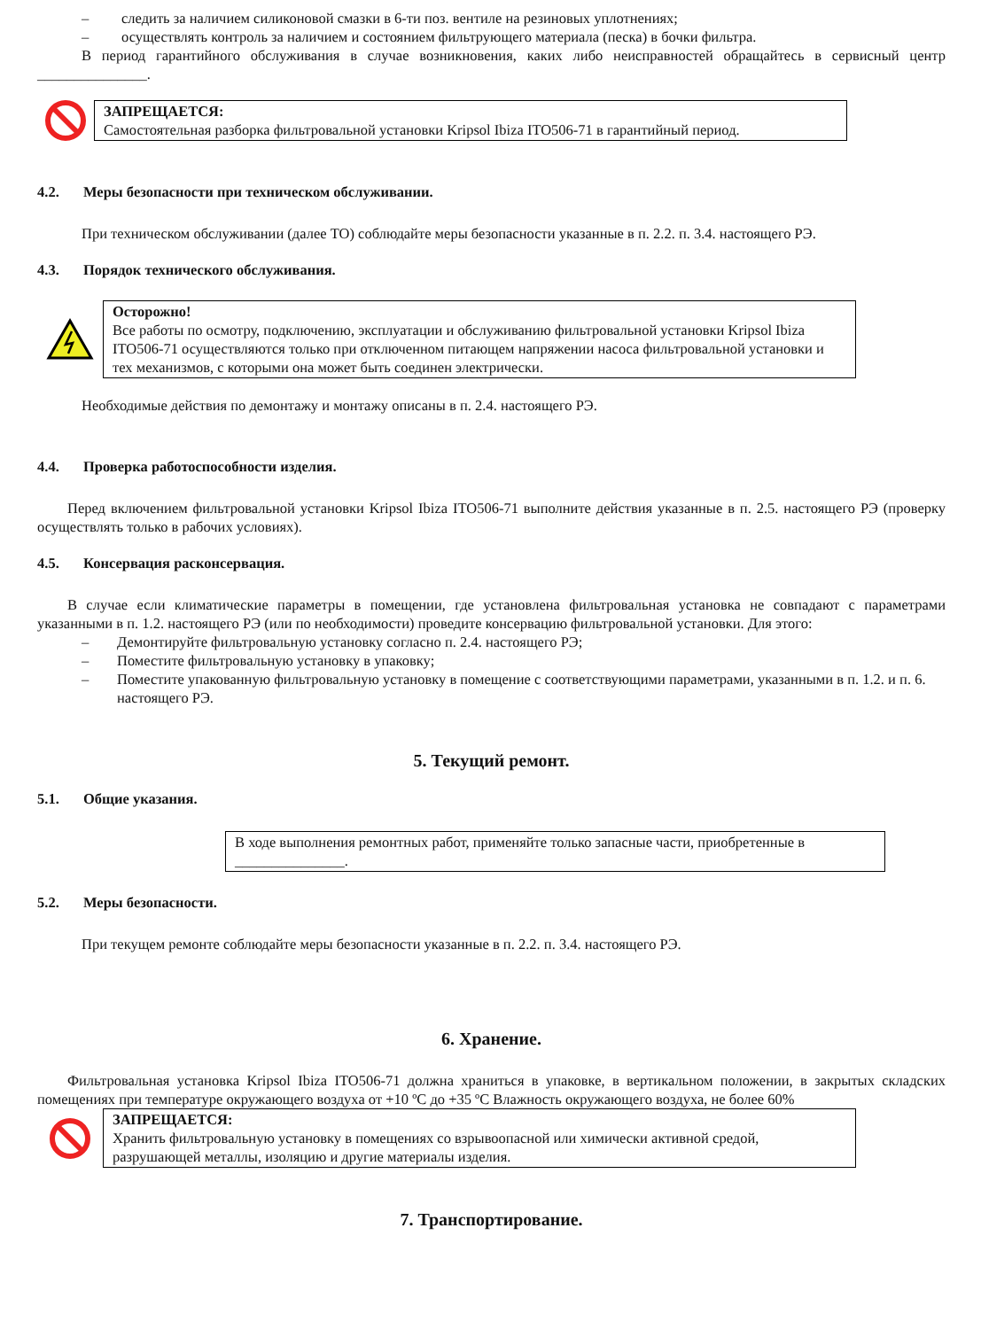– следить за наличием силиконовой смазки в 6-ти поз. вентиле на резиновых уплотнениях;
– осуществлять контроль за наличием и состоянием фильтрующего материала (песка) в бочки фильтра.
В период гарантийного обслуживания в случае возникновения, каких либо неисправностей обращайтесь в сервисный центр _______________.
ЗАПРЕЩАЕТСЯ:
Самостоятельная разборка фильтровальной установки Kripsol Ibiza ITO506-71 в гарантийный период.
4.2. Меры безопасности при техническом обслуживании.
При техническом обслуживании (далее ТО) соблюдайте меры безопасности указанные в п. 2.2. п. 3.4. настоящего РЭ.
4.3. Порядок технического обслуживания.
Осторожно!
Все работы по осмотру, подключению, эксплуатации и обслуживанию фильтровальной установки Kripsol Ibiza ITO506-71 осуществляются только при отключенном питающем напряжении насоса фильтровальной установки и тех механизмов, с которыми она может быть соединен электрически.
Необходимые действия по демонтажу и монтажу описаны в п. 2.4. настоящего РЭ.
4.4. Проверка работоспособности изделия.
Перед включением фильтровальной установки Kripsol Ibiza ITO506-71 выполните действия указанные в п. 2.5. настоящего РЭ (проверку осуществлять только в рабочих условиях).
4.5. Консервация расконсервация.
В случае если климатические параметры в помещении, где установлена фильтровальная установка не совпадают с параметрами указанными в п. 1.2. настоящего РЭ (или по необходимости) проведите консервацию фильтровальной установки. Для этого:
– Демонтируйте фильтровальную установку согласно п. 2.4. настоящего РЭ;
– Поместите фильтровальную установку в упаковку;
– Поместите упакованную фильтровальную установку в помещение с соответствующими параметрами, указанными в п. 1.2. и п. 6. настоящего РЭ.
5. Текущий ремонт.
5.1. Общие указания.
В ходе выполнения ремонтных работ, применяйте только запасные части, приобретенные в _______________.
5.2. Меры безопасности.
При текущем ремонте соблюдайте меры безопасности указанные в п. 2.2. п. 3.4. настоящего РЭ.
6. Хранение.
Фильтровальная установка Kripsol Ibiza ITO506-71 должна храниться в упаковке, в вертикальном положении, в закрытых складских помещениях при температуре окружающего воздуха от +10 ºС до +35 ºС Влажность окружающего воздуха, не более 60%
ЗАПРЕЩАЕТСЯ:
Хранить фильтровальную установку в помещениях со взрывоопасной или химически активной средой, разрушающей металлы, изоляцию и другие материалы изделия.
7. Транспортирование.